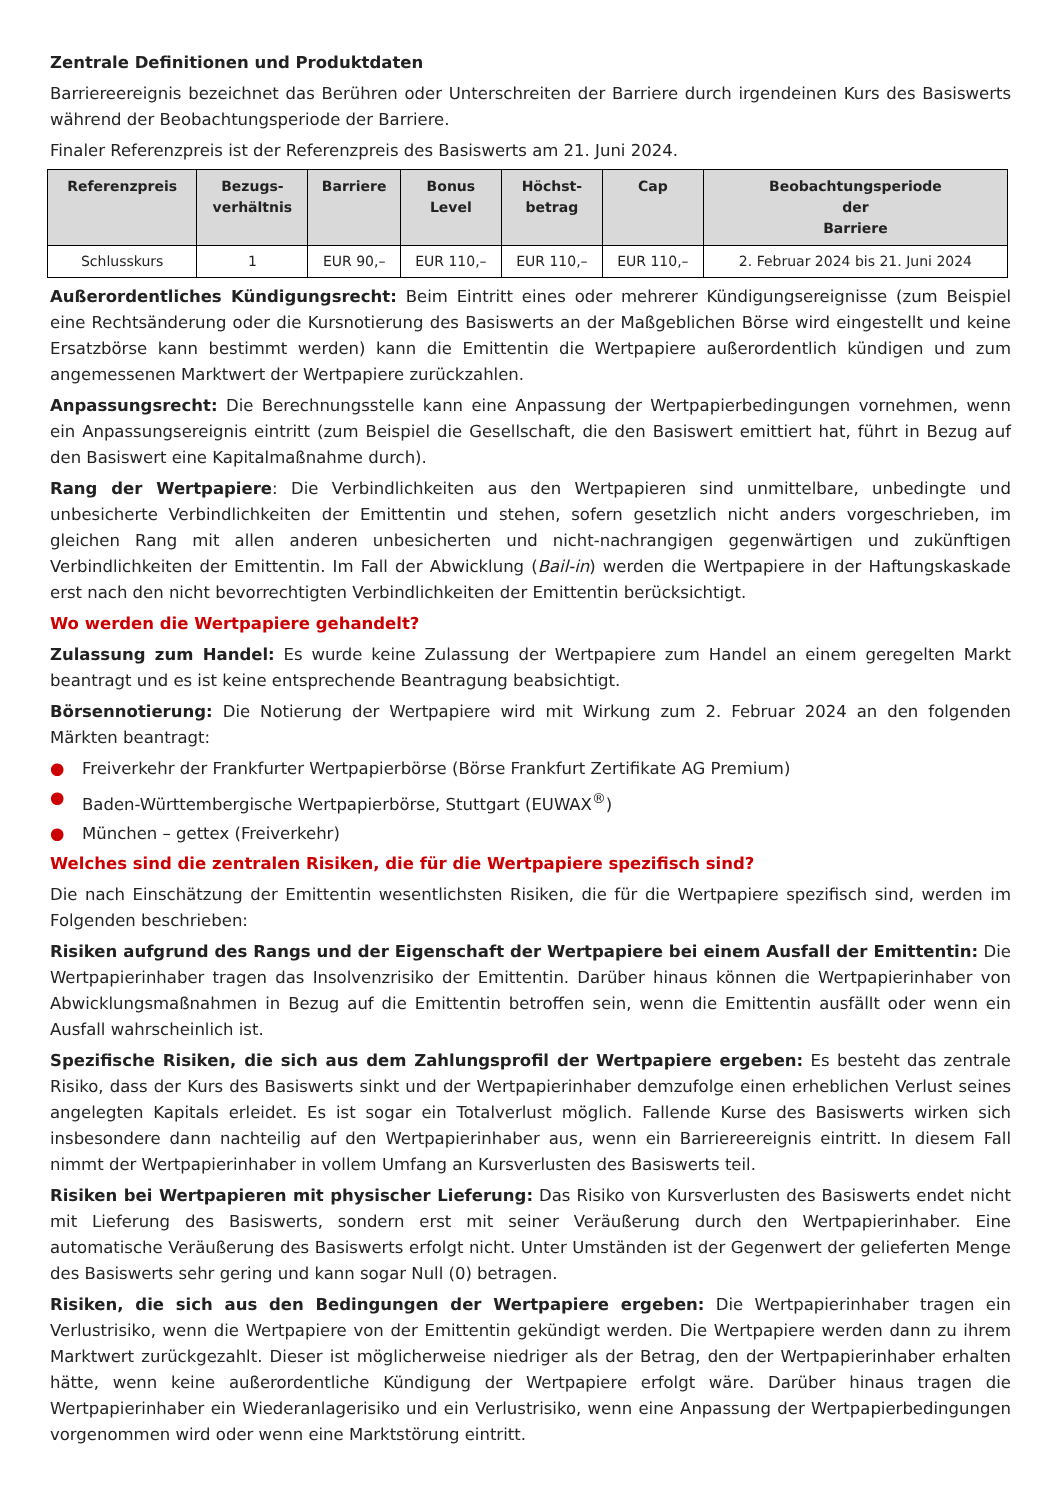Zentrale Definitionen und Produktdaten
Barriereereignis bezeichnet das Berühren oder Unterschreiten der Barriere durch irgendeinen Kurs des Basiswerts während der Beobachtungsperiode der Barriere.
Finaler Referenzpreis ist der Referenzpreis des Basiswerts am 21. Juni 2024.
| Referenzpreis | Bezugs- verhältnis | Barriere | Bonus Level | Höchst- betrag | Cap | Beobachtungsperiode der Barriere |
| --- | --- | --- | --- | --- | --- | --- |
| Schlusskurs | 1 | EUR 90,– | EUR 110,– | EUR 110,– | EUR 110,– | 2. Februar 2024 bis 21. Juni 2024 |
Außerordentliches Kündigungsrecht: Beim Eintritt eines oder mehrerer Kündigungsereignisse (zum Beispiel eine Rechtsänderung oder die Kursnotierung des Basiswerts an der Maßgeblichen Börse wird eingestellt und keine Ersatzbörse kann bestimmt werden) kann die Emittentin die Wertpapiere außerordentlich kündigen und zum angemessenen Marktwert der Wertpapiere zurückzahlen.
Anpassungsrecht: Die Berechnungsstelle kann eine Anpassung der Wertpapierbedingungen vornehmen, wenn ein Anpassungsereignis eintritt (zum Beispiel die Gesellschaft, die den Basiswert emittiert hat, führt in Bezug auf den Basiswert eine Kapitalmaßnahme durch).
Rang der Wertpapiere: Die Verbindlichkeiten aus den Wertpapieren sind unmittelbare, unbedingte und unbesicherte Verbindlichkeiten der Emittentin und stehen, sofern gesetzlich nicht anders vorgeschrieben, im gleichen Rang mit allen anderen unbesicherten und nicht-nachrangigen gegenwärtigen und zukünftigen Verbindlichkeiten der Emittentin. Im Fall der Abwicklung (Bail-in) werden die Wertpapiere in der Haftungskaskade erst nach den nicht bevorrechtigten Verbindlichkeiten der Emittentin berücksichtigt.
Wo werden die Wertpapiere gehandelt?
Zulassung zum Handel: Es wurde keine Zulassung der Wertpapiere zum Handel an einem geregelten Markt beantragt und es ist keine entsprechende Beantragung beabsichtigt.
Börsennotierung: Die Notierung der Wertpapiere wird mit Wirkung zum 2. Februar 2024 an den folgenden Märkten beantragt:
● Freiverkehr der Frankfurter Wertpapierbörse (Börse Frankfurt Zertifikate AG Premium)
● Baden-Württembergische Wertpapierbörse, Stuttgart (EUWAX<sup>®</sup>)
● München – gettex (Freiverkehr)
Welches sind die zentralen Risiken, die für die Wertpapiere spezifisch sind?
Die nach Einschätzung der Emittentin wesentlichsten Risiken, die für die Wertpapiere spezifisch sind, werden im Folgenden beschrieben:
Risiken aufgrund des Rangs und der Eigenschaft der Wertpapiere bei einem Ausfall der Emittentin: Die Wertpapierinhaber tragen das Insolvenzrisiko der Emittentin. Darüber hinaus können die Wertpapierinhaber von Abwicklungsmaßnahmen in Bezug auf die Emittentin betroffen sein, wenn die Emittentin ausfällt oder wenn ein Ausfall wahrscheinlich ist.
Spezifische Risiken, die sich aus dem Zahlungsprofil der Wertpapiere ergeben: Es besteht das zentrale Risiko, dass der Kurs des Basiswerts sinkt und der Wertpapierinhaber demzufolge einen erheblichen Verlust seines angelegten Kapitals erleidet. Es ist sogar ein Totalverlust möglich. Fallende Kurse des Basiswerts wirken sich insbesondere dann nachteilig auf den Wertpapierinhaber aus, wenn ein Barriereereignis eintritt. In diesem Fall nimmt der Wertpapierinhaber in vollem Umfang an Kursverlusten des Basiswerts teil.
Risiken bei Wertpapieren mit physischer Lieferung: Das Risiko von Kursverlusten des Basiswerts endet nicht mit Lieferung des Basiswerts, sondern erst mit seiner Veräußerung durch den Wertpapierinhaber. Eine automatische Veräußerung des Basiswerts erfolgt nicht. Unter Umständen ist der Gegenwert der gelieferten Menge des Basiswerts sehr gering und kann sogar Null (0) betragen.
Risiken, die sich aus den Bedingungen der Wertpapiere ergeben: Die Wertpapierinhaber tragen ein Verlustrisiko, wenn die Wertpapiere von der Emittentin gekündigt werden. Die Wertpapiere werden dann zu ihrem Marktwert zurückgezahlt. Dieser ist möglicherweise niedriger als der Betrag, den der Wertpapierinhaber erhalten hätte, wenn keine außerordentliche Kündigung der Wertpapiere erfolgt wäre. Darüber hinaus tragen die Wertpapierinhaber ein Wiederanlagerisiko und ein Verlustrisiko, wenn eine Anpassung der Wertpapierbedingungen vorgenommen wird oder wenn eine Marktstörung eintritt.